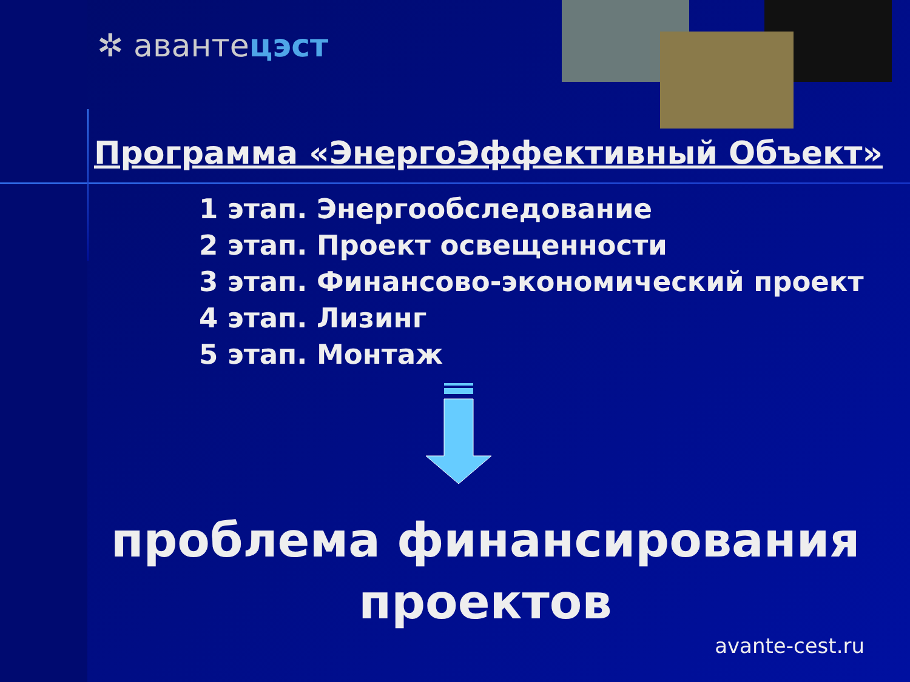✲ авантецэст
Программа «ЭнергоЭффективный Объект»
1 этап. Энергообследование
2 этап. Проект освещенности
3 этап. Финансово-экономический проект
4 этап. Лизинг
5 этап. Монтаж
проблема финансирования
проектов
avante-cest.ru